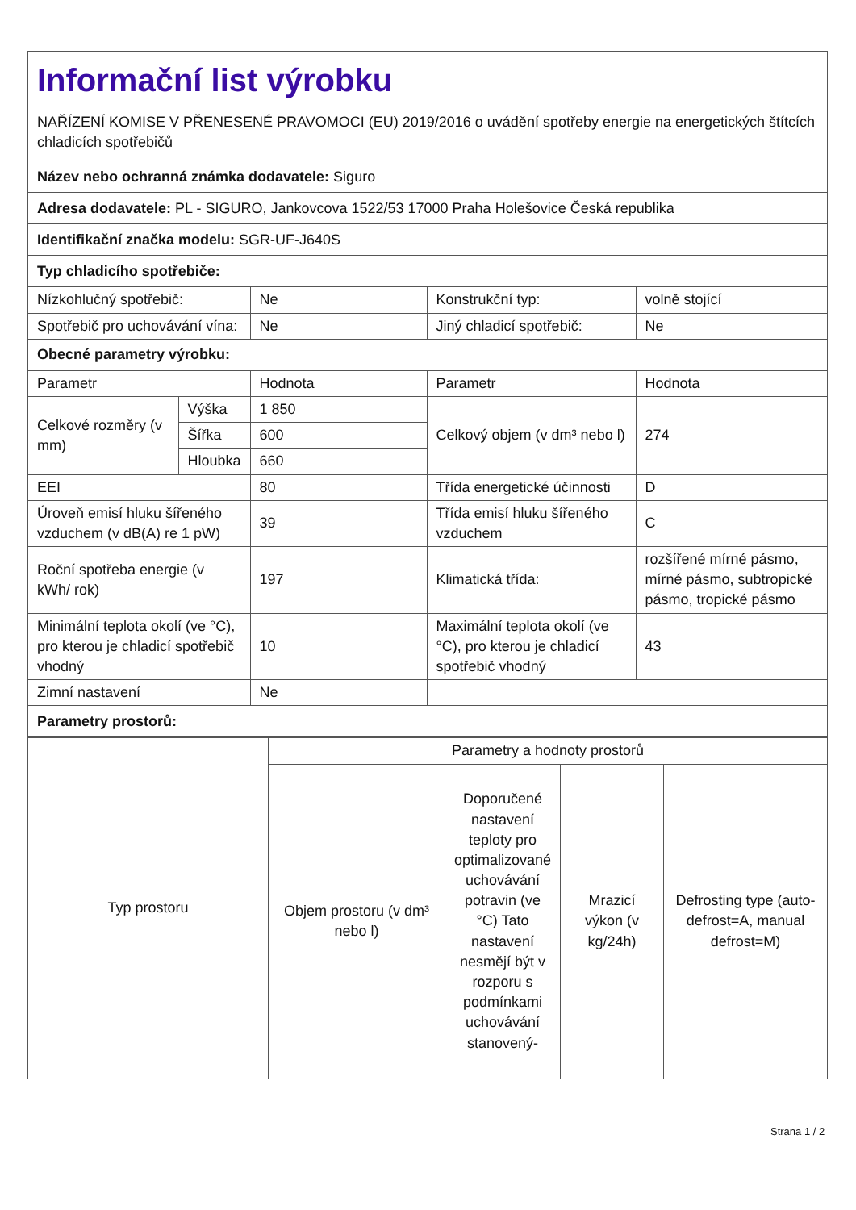| Informační list výrobku NAŘÍZENÍ KOMISE V PŘENESENÉ PRAVOMOCI (EU) 2019/2016 o uvádění spotřeby energie na energetických štítcích chladicích spotřebičů | | | | |
| Název nebo ochranná známka dodavatele: Siguro | | | | |
| Adresa dodavatele: PL - SIGURO, Jankovcova 1522/53 17000 Praha Holešovice Česká republika | | | | |
| Identifikační značka modelu: SGR-UF-J640S | | | | |
| Typ chladicího spotřebiče: | | | | |
| Nízkohlučný spotřebič: | | Ne | Konstrukční typ: | volně stojící |
| Spotřebič pro uchovávání vína: | | Ne | Jiný chladicí spotřebič: | Ne |
| Obecné parametry výrobku: | | | | |
| Parametr | | Hodnota | Parametr | Hodnota |
| Celkové rozměry (v mm) | Výška | 1 850 | Celkový objem (v dm³ nebo l) | 274 |
| | Šířka | 600 | | |
| | Hloubka | 660 | | |
| EEI | | 80 | Třída energetické účinnosti | D |
| Úroveň emisí hluku šířeného vzduchem (v dB(A) re 1 pW) | | 39 | Třída emisí hluku šířeného vzduchem | C |
| Roční spotřeba energie (v kWh/ rok) | | 197 | Klimatická třída: | rozšířené mírné pásmo, mírné pásmo, subtropické pásmo, tropické pásmo |
| Minimální teplota okolí (ve °C), pro kterou je chladicí spotřebič vhodný | | 10 | Maximální teplota okolí (ve °C), pro kterou je chladicí spotřebič vhodný | 43 |
| Zimní nastavení | | Ne | | |
| Parametry prostorů: | | | | |
| Typ prostoru | Parametry a hodnoty prostorů | | | |
| | Objem prostoru (v dm³ nebo l) | Doporučené nastavení teploty pro optimalizované uchovávání potravin (ve °C) Tato nastavení nesmějí být v rozporu s podmínkami uchovávání stanovený- | Mrazicí výkon (v kg/24h) | Defrosting type (auto-defrost=A, manual defrost=M) |
Strana 1 / 2